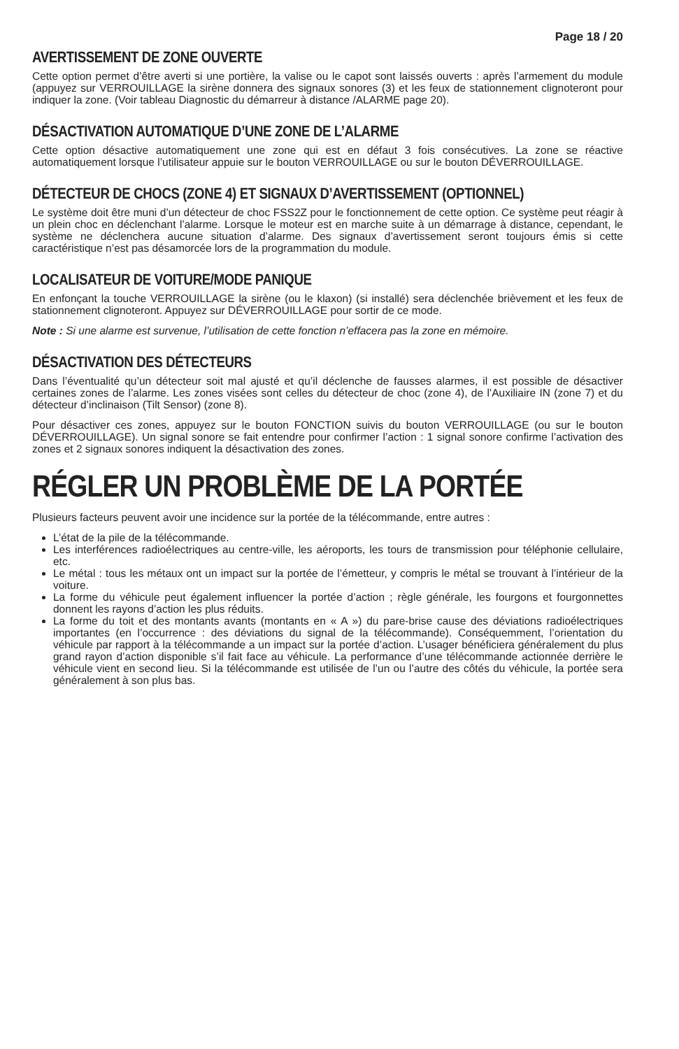Page 18 / 20
AVERTISSEMENT DE ZONE OUVERTE
Cette option permet d’être averti si une portière, la valise ou le capot sont laissés ouverts : après l’armement du module (appuyez sur VERROUILLAGE la sirène donnera des signaux sonores (3) et les feux de stationnement clignoteront pour indiquer la zone. (Voir tableau Diagnostic du démarreur à distance /ALARME page 20).
DÉSACTIVATION AUTOMATIQUE D’UNE ZONE DE L’ALARME
Cette option désactive automatiquement une zone qui est en défaut 3 fois consécutives. La zone se réactive automatiquement lorsque l’utilisateur appuie sur le bouton VERROUILLAGE ou sur le bouton DÉVERROUILLAGE.
DÉTECTEUR DE CHOCS (ZONE 4) ET SIGNAUX D’AVERTISSEMENT (OPTIONNEL)
Le système doit être muni d’un détecteur de choc FSS2Z pour le fonctionnement de cette option. Ce système peut réagir à un plein choc en déclenchant l’alarme. Lorsque le moteur est en marche suite à un démarrage à distance, cependant, le système ne déclenchera aucune situation d’alarme. Des signaux d’avertissement seront toujours émis si cette caractéristique n’est pas désamorcée lors de la programmation du module.
LOCALISATEUR DE VOITURE/MODE PANIQUE
En enfonçant la touche VERROUILLAGE la sirène (ou le klaxon) (si installé) sera déclenchée brièvement et les feux de stationnement clignoteront. Appuyez sur DÉVERROUILLAGE pour sortir de ce mode.
Note : Si une alarme est survenue, l’utilisation de cette fonction n’effacera pas la zone en mémoire.
DÉSACTIVATION DES DÉTECTEURS
Dans l’éventualité qu’un détecteur soit mal ajusté et qu’il déclenche de fausses alarmes, il est possible de désactiver certaines zones de l’alarme. Les zones visées sont celles du détecteur de choc (zone 4), de l’Auxiliaire IN (zone 7) et du détecteur d’inclinaison (Tilt Sensor) (zone 8).
Pour désactiver ces zones, appuyez sur le bouton FONCTION suivis du bouton VERROUILLAGE (ou sur le bouton DÉVERROUILLAGE). Un signal sonore se fait entendre pour confirmer l’action : 1 signal sonore confirme l’activation des zones et 2 signaux sonores indiquent la désactivation des zones.
RÉGLER UN PROBLÈME DE LA PORTÉE
Plusieurs facteurs peuvent avoir une incidence sur la portée de la télécommande, entre autres :
L’état de la pile de la télécommande.
Les interférences radioélectriques au centre-ville, les aéroports, les tours de transmission pour téléphonie cellulaire, etc.
Le métal : tous les métaux ont un impact sur la portée de l’émetteur, y compris le métal se trouvant à l’intérieur de la voiture.
La forme du véhicule peut également influencer la portée d’action ; règle générale, les fourgons et fourgonnettes donnent les rayons d’action les plus réduits.
La forme du toit et des montants avants (montants en « A ») du pare-brise cause des déviations radioélectriques importantes (en l’occurrence : des déviations du signal de la télécommande). Conséquemment, l’orientation du véhicule par rapport à la télécommande a un impact sur la portée d’action. L’usager bénéficiera généralement du plus grand rayon d’action disponible s’il fait face au véhicule. La performance d’une télécommande actionnée derrière le véhicule vient en second lieu. Si la télécommande est utilisée de l’un ou l’autre des côtés du véhicule, la portée sera généralement à son plus bas.